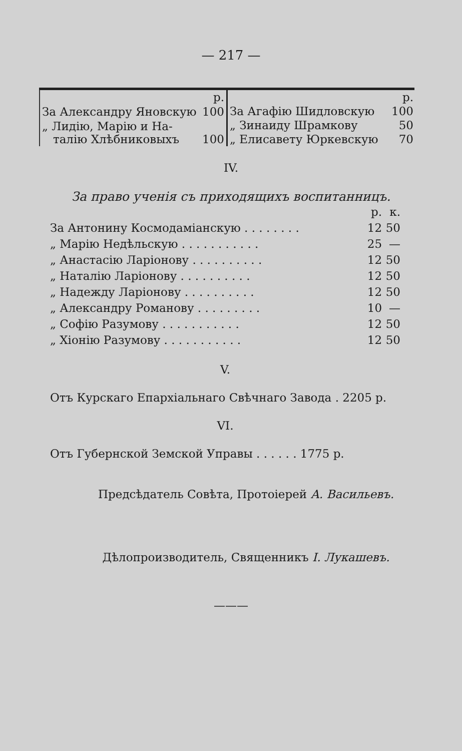— 217 —
| | р. |
| За Александру Яновскую | 100 |
| „ Лидію, Марію и На- талію Хлѣбниковыхъ | 100 |
| | р. |
| За Агафію Шидловскую | 100 |
| „ Зинаиду Шрамкову | 50 |
| „ Елисавету Юркевскую | 70 |
IV.
За право ученія съ приходящихъ воспитанницъ.
| | р. | к. |
| --- | --- | --- |
| За Антонину Космодаміанскую . . . . . . . . | 12 | 50 |
| „ Марію Недѣльскую . . . . . . . . . . . | 25 | — |
| „ Анастасію Ларіонову . . . . . . . . . . | 12 | 50 |
| „ Наталію Ларіонову . . . . . . . . . . | 12 | 50 |
| „ Надежду Ларіонову . . . . . . . . . . | 12 | 50 |
| „ Александру Романову . . . . . . . . . | 10 | — |
| „ Софію Разумову . . . . . . . . . . . | 12 | 50 |
| „ Хіонію Разумову . . . . . . . . . . . | 12 | 50 |
V.
Отъ Курскаго Епархіальнаго Свѣчнаго Завода . 2205 р.
VI.
Отъ Губернской Земской Управы . . . . . . 1775 р.
Предсѣдатель Совѣта, Протоіерей А. Васильевъ.
Дѣлопроизводитель, Священникъ І. Лукашевъ.
———